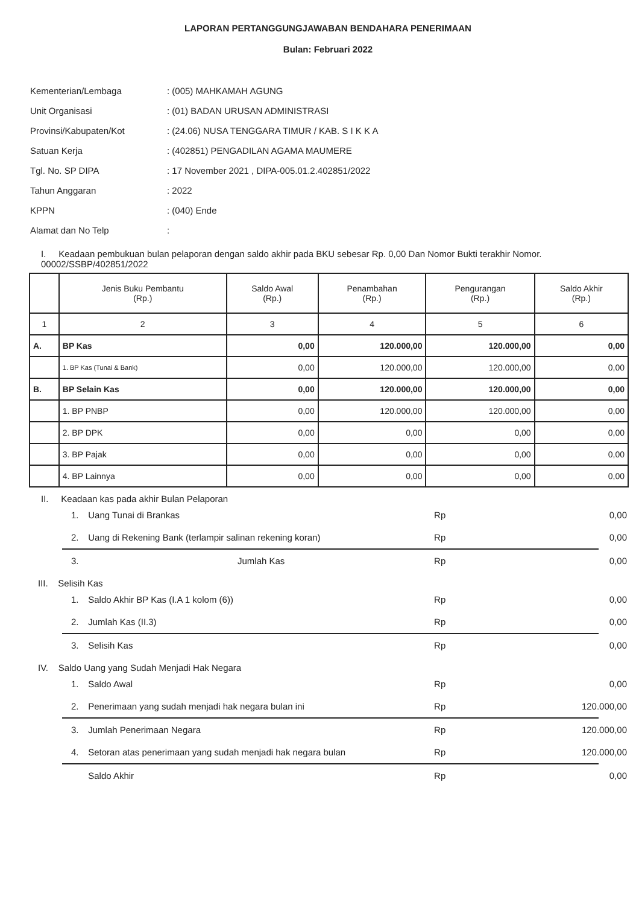LAPORAN PERTANGGUNGJAWABAN BENDAHARA PENERIMAAN
Bulan: Februari 2022
| Kementerian/Lembaga | : (005) MAHKAMAH AGUNG |
| Unit Organisasi | : (01) BADAN URUSAN ADMINISTRASI |
| Provinsi/Kabupaten/Kot | : (24.06) NUSA TENGGARA TIMUR / KAB. S I K K A |
| Satuan Kerja | : (402851) PENGADILAN AGAMA MAUMERE |
| Tgl. No. SP DIPA | : 17 November 2021 , DIPA-005.01.2.402851/2022 |
| Tahun Anggaran | : 2022 |
| KPPN | : (040) Ende |
| Alamat dan No Telp | : |
I. Keadaan pembukuan bulan pelaporan dengan saldo akhir pada BKU sebesar Rp. 0,00 Dan Nomor Bukti terakhir Nomor. 00002/SSBP/402851/2022
| | Jenis Buku Pembantu (Rp.) | Saldo Awal (Rp.) | Penambahan (Rp.) | Pengurangan (Rp.) | Saldo Akhir (Rp.) |
| --- | --- | --- | --- | --- | --- |
| 1 | 2 | 3 | 4 | 5 | 6 |
| A. | BP Kas | 0,00 | 120.000,00 | 120.000,00 | 0,00 |
| | 1. BP Kas (Tunai & Bank) | 0,00 | 120.000,00 | 120.000,00 | 0,00 |
| B. | BP Selain Kas | 0,00 | 120.000,00 | 120.000,00 | 0,00 |
| | 1. BP PNBP | 0,00 | 120.000,00 | 120.000,00 | 0,00 |
| | 2. BP DPK | 0,00 | 0,00 | 0,00 | 0,00 |
| | 3. BP Pajak | 0,00 | 0,00 | 0,00 | 0,00 |
| | 4. BP Lainnya | 0,00 | 0,00 | 0,00 | 0,00 |
II. Keadaan kas pada akhir Bulan Pelaporan
1. Uang Tunai di Brankas Rp 0,00
2. Uang di Rekening Bank (terlampir salinan rekening koran) Rp 0,00
3. Jumlah Kas Rp 0,00
III. Selisih Kas
1. Saldo Akhir BP Kas (I.A 1 kolom (6)) Rp 0,00
2. Jumlah Kas (II.3) Rp 0,00
3. Selisih Kas Rp 0,00
IV. Saldo Uang yang Sudah Menjadi Hak Negara
1. Saldo Awal Rp 0,00
2. Penerimaan yang sudah menjadi hak negara bulan ini Rp 120.000,00
3. Jumlah Penerimaan Negara Rp 120.000,00
4. Setoran atas penerimaan yang sudah menjadi hak negara bulan Rp 120.000,00
Saldo Akhir Rp 0,00